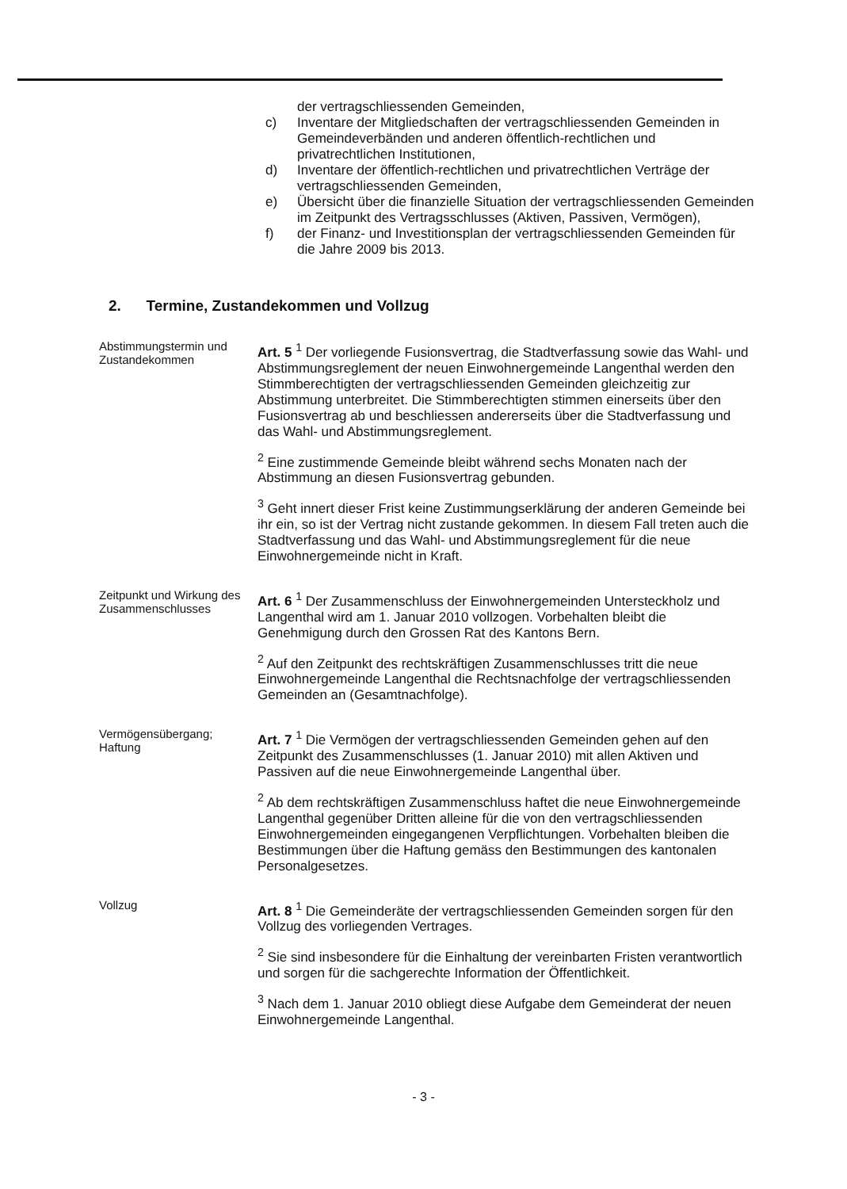der vertragschliessenden Gemeinden,
c) Inventare der Mitgliedschaften der vertragschliessenden Gemeinden in Gemeindeverbänden und anderen öffentlich-rechtlichen und privatrechtlichen Institutionen,
d) Inventare der öffentlich-rechtlichen und privatrechtlichen Verträge der vertragschliessenden Gemeinden,
e) Übersicht über die finanzielle Situation der vertragschliessenden Gemeinden im Zeitpunkt des Vertragsschlusses (Aktiven, Passiven, Vermögen),
f) der Finanz- und Investitionsplan der vertragschliessenden Gemeinden für die Jahre 2009 bis 2013.
2. Termine, Zustandekommen und Vollzug
Abstimmungstermin und Zustandekommen
Art. 5 <sup>1</sup> Der vorliegende Fusionsvertrag, die Stadtverfassung sowie das Wahl- und Abstimmungsreglement der neuen Einwohnergemeinde Langenthal werden den Stimmberechtigten der vertragschliessenden Gemeinden gleichzeitig zur Abstimmung unterbreitet. Die Stimmberechtigten stimmen einerseits über den Fusionsvertrag ab und beschliessen andererseits über die Stadtverfassung und das Wahl- und Abstimmungsreglement.
<sup>2</sup> Eine zustimmende Gemeinde bleibt während sechs Monaten nach der Abstimmung an diesen Fusionsvertrag gebunden.
<sup>3</sup> Geht innert dieser Frist keine Zustimmungserklärung der anderen Gemeinde bei ihr ein, so ist der Vertrag nicht zustande gekommen. In diesem Fall treten auch die Stadtverfassung und das Wahl- und Abstimmungsreglement für die neue Einwohnergemeinde nicht in Kraft.
Zeitpunkt und Wirkung des Zusammenschlusses
Art. 6 <sup>1</sup> Der Zusammenschluss der Einwohnergemeinden Untersteckholz und Langenthal wird am 1. Januar 2010 vollzogen. Vorbehalten bleibt die Genehmigung durch den Grossen Rat des Kantons Bern.
<sup>2</sup> Auf den Zeitpunkt des rechtskräftigen Zusammenschlusses tritt die neue Einwohnergemeinde Langenthal die Rechtsnachfolge der vertragschliessenden Gemeinden an (Gesamtnachfolge).
Vermögensübergang; Haftung
Art. 7 <sup>1</sup> Die Vermögen der vertragschliessenden Gemeinden gehen auf den Zeitpunkt des Zusammenschlusses (1. Januar 2010) mit allen Aktiven und Passiven auf die neue Einwohnergemeinde Langenthal über.
<sup>2</sup> Ab dem rechtskräftigen Zusammenschluss haftet die neue Einwohnergemeinde Langenthal gegenüber Dritten alleine für die von den vertragschliessenden Einwohnergemeinden eingegangenen Verpflichtungen. Vorbehalten bleiben die Bestimmungen über die Haftung gemäss den Bestimmungen des kantonalen Personalgesetzes.
Vollzug
Art. 8 <sup>1</sup> Die Gemeinderäte der vertragschliessenden Gemeinden sorgen für den Vollzug des vorliegenden Vertrages.
<sup>2</sup> Sie sind insbesondere für die Einhaltung der vereinbarten Fristen verantwortlich und sorgen für die sachgerechte Information der Öffentlichkeit.
<sup>3</sup> Nach dem 1. Januar 2010 obliegt diese Aufgabe dem Gemeinderat der neuen Einwohnergemeinde Langenthal.
- 3 -